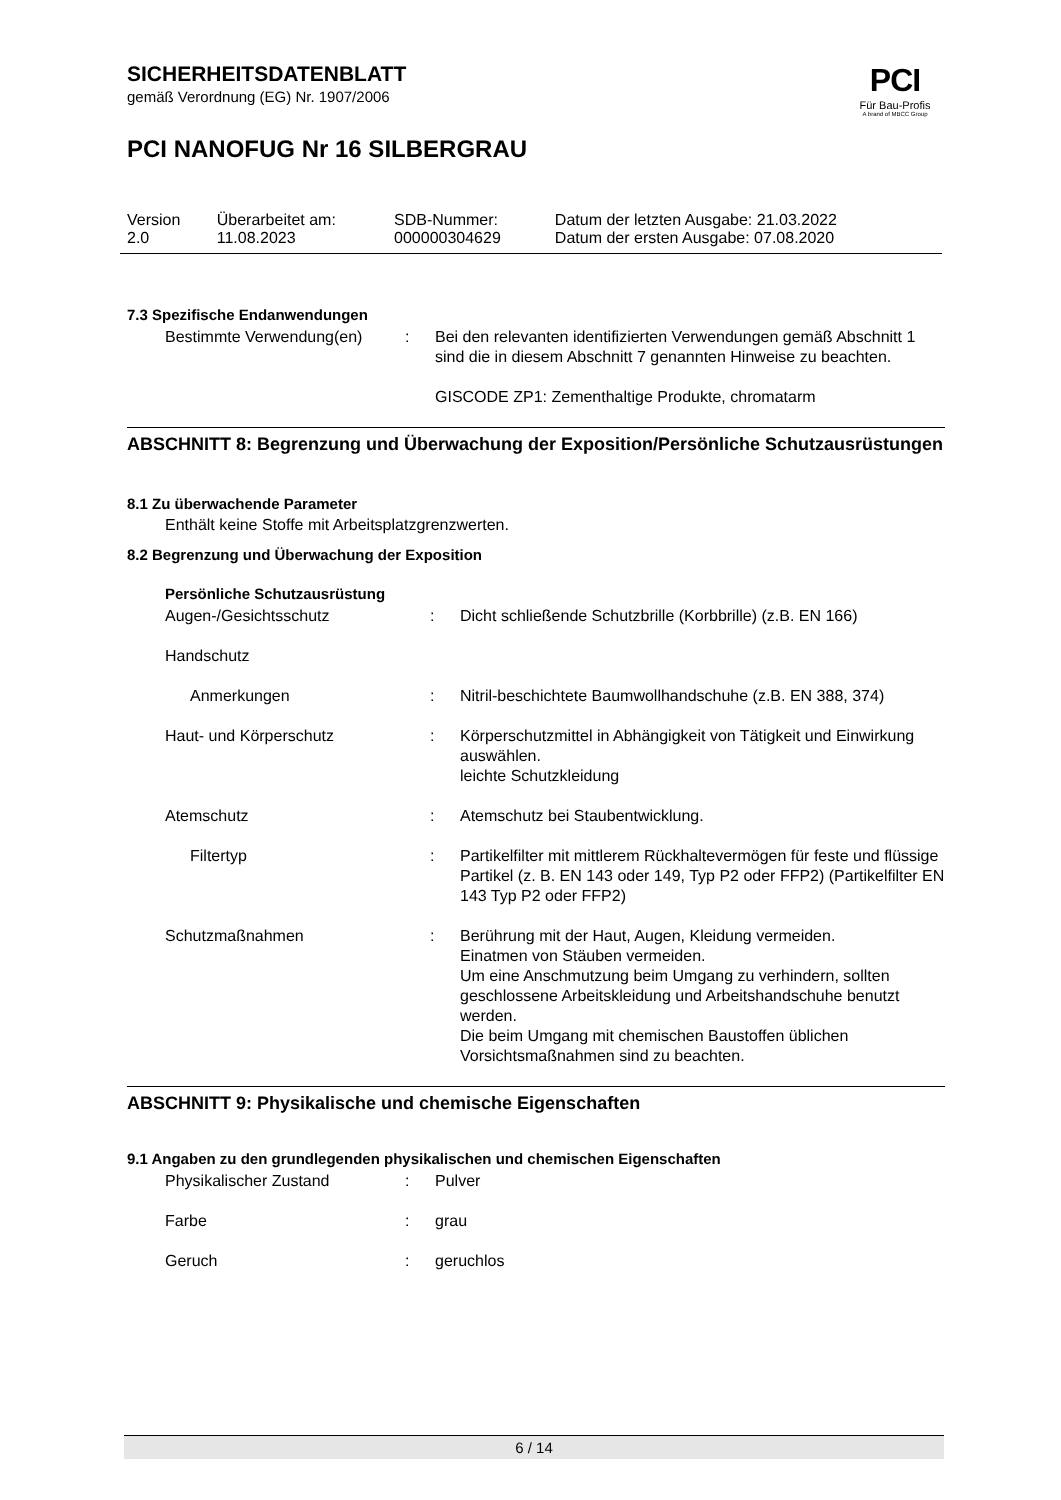PCI
Für Bau-Profis
A brand of MBCC Group
SICHERHEITSDATENBLATT
gemäß Verordnung (EG) Nr. 1907/2006
PCI NANOFUG Nr 16 SILBERGRAU
| Version 2.0 | Überarbeitet am: 11.08.2023 | SDB-Nummer: 000000304629 | Datum der letzten Ausgabe: 21.03.2022 Datum der ersten Ausgabe: 07.08.2020 |
7.3 Spezifische Endanwendungen
| Bestimmte Verwendung(en) | : | Bei den relevanten identifizierten Verwendungen gemäß Abschnitt 1 sind die in diesem Abschnitt 7 genannten Hinweise zu beachten. GISCODE ZP1: Zementhaltige Produkte, chromatarm |
ABSCHNITT 8: Begrenzung und Überwachung der Exposition/Persönliche Schutzausrüstungen
8.1 Zu überwachende Parameter
Enthält keine Stoffe mit Arbeitsplatzgrenzwerten.
8.2 Begrenzung und Überwachung der Exposition
Persönliche Schutzausrüstung
| Augen-/Gesichtsschutz | : | Dicht schließende Schutzbrille (Korbbrille) (z.B. EN 166) |
| Handschutz | | |
| Anmerkungen | : | Nitril-beschichtete Baumwollhandschuhe (z.B. EN 388, 374) |
| Haut- und Körperschutz | : | Körperschutzmittel in Abhängigkeit von Tätigkeit und Einwirkung auswählen. leichte Schutzkleidung |
| Atemschutz | : | Atemschutz bei Staubentwicklung. |
| Filtertyp | : | Partikelfilter mit mittlerem Rückhaltevermögen für feste und flüssige Partikel (z. B. EN 143 oder 149, Typ P2 oder FFP2) (Partikelfilter EN 143 Typ P2 oder FFP2) |
| Schutzmaßnahmen | : | Berührung mit der Haut, Augen, Kleidung vermeiden. Einatmen von Stäuben vermeiden. Um eine Anschmutzung beim Umgang zu verhindern, sollten geschlossene Arbeitskleidung und Arbeitshandschuhe benutzt werden. Die beim Umgang mit chemischen Baustoffen üblichen Vorsichtsmaßnahmen sind zu beachten. |
ABSCHNITT 9: Physikalische und chemische Eigenschaften
9.1 Angaben zu den grundlegenden physikalischen und chemischen Eigenschaften
| Physikalischer Zustand | : | Pulver |
| Farbe | : | grau |
| Geruch | : | geruchlos |
6 / 14